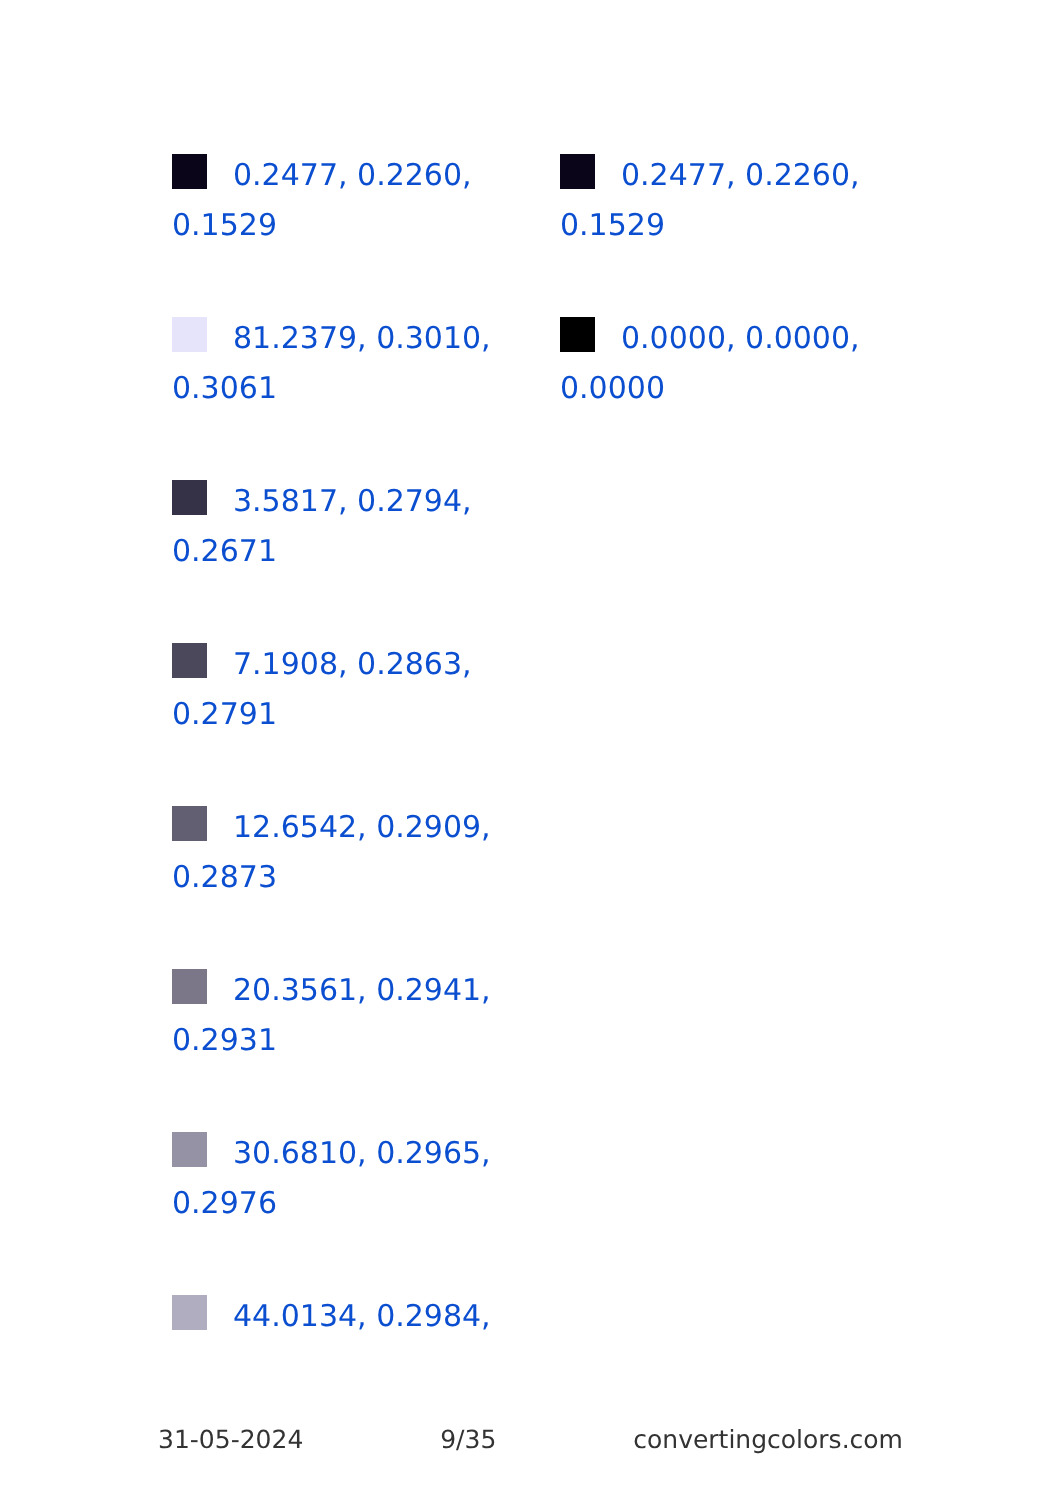0.2477, 0.2260,
0.1529
81.2379, 0.3010,
0.3061
3.5817, 0.2794,
0.2671
7.1908, 0.2863,
0.2791
12.6542, 0.2909,
0.2873
20.3561, 0.2941,
0.2931
30.6810, 0.2965,
0.2976
44.0134, 0.2984,
0.2477, 0.2260,
0.1529
0.0000, 0.0000,
0.0000
31-05-2024 9/35 convertingcolors.com